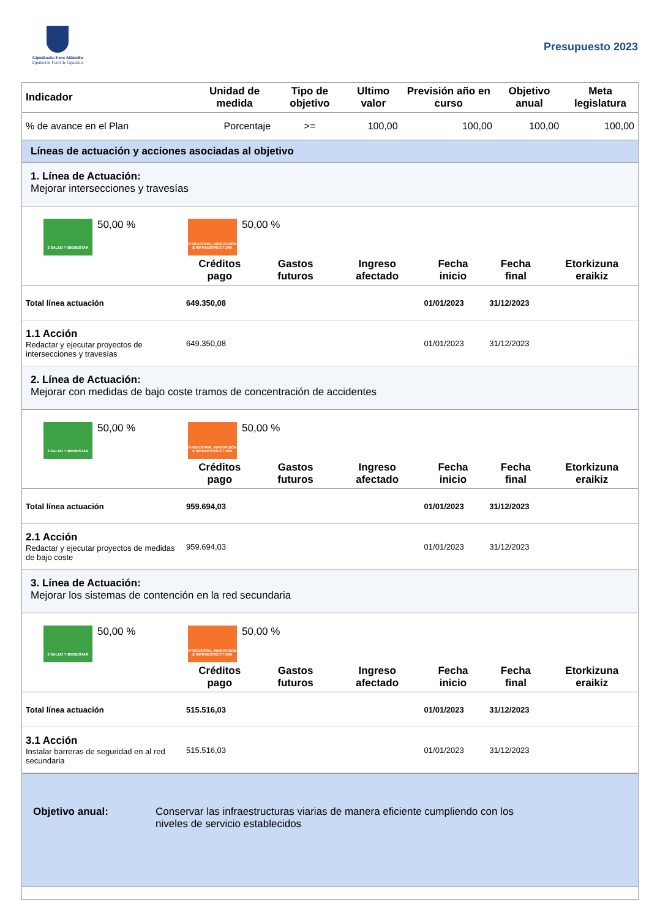Gipuzkoako Foru Aldundia
Diputación Foral de Gipuzkoa
Presupuesto 2023
| Indicador | Unidad de medida | Tipo de objetivo | Ultimo valor | Previsión año en curso | Objetivo anual | Meta legislatura |
| --- | --- | --- | --- | --- | --- | --- |
| % de avance en el Plan | Porcentaje | >= | 100,00 | 100,00 | 100,00 | 100,00 |
Líneas de actuación y acciones asociadas al objetivo
1. Línea de Actuación:
Mejorar intersecciones y travesías
3 SALUD Y BIENESTAR
50,00 %
9 INDUSTRIA, INNOVACIÓN E INFRAESTRUCTURA
50,00 %
| | Créditos pago | Gastos futuros | Ingreso afectado | Fecha inicio | Fecha final | Etorkizuna eraikiz |
| --- | --- | --- | --- | --- | --- | --- |
| Total línea actuación | 649.350,08 | | | 01/01/2023 | 31/12/2023 | |
| 1.1 Acción Redactar y ejecutar proyectos de intersecciones y travesías | 649.350,08 | | | 01/01/2023 | 31/12/2023 | |
2. Línea de Actuación:
Mejorar con medidas de bajo coste tramos de concentración de accidentes
3 SALUD Y BIENESTAR
50,00 %
9 INDUSTRIA, INNOVACIÓN E INFRAESTRUCTURA
50,00 %
| | Créditos pago | Gastos futuros | Ingreso afectado | Fecha inicio | Fecha final | Etorkizuna eraikiz |
| --- | --- | --- | --- | --- | --- | --- |
| Total línea actuación | 959.694,03 | | | 01/01/2023 | 31/12/2023 | |
| 2.1 Acción Redactar y ejecutar proyectos de medidas de bajo coste | 959.694,03 | | | 01/01/2023 | 31/12/2023 | |
3. Línea de Actuación:
Mejorar los sistemas de contención en la red secundaria
3 SALUD Y BIENESTAR
50,00 %
9 INDUSTRIA, INNOVACIÓN E INFRAESTRUCTURA
50,00 %
| | Créditos pago | Gastos futuros | Ingreso afectado | Fecha inicio | Fecha final | Etorkizuna eraikiz |
| --- | --- | --- | --- | --- | --- | --- |
| Total línea actuación | 515.516,03 | | | 01/01/2023 | 31/12/2023 | |
| 3.1 Acción Instalar barreras de seguridad en al red secundaria | 515.516,03 | | | 01/01/2023 | 31/12/2023 | |
Objetivo anual: Conservar las infraestructuras viarias de manera eficiente cumpliendo con los niveles de servicio establecidos